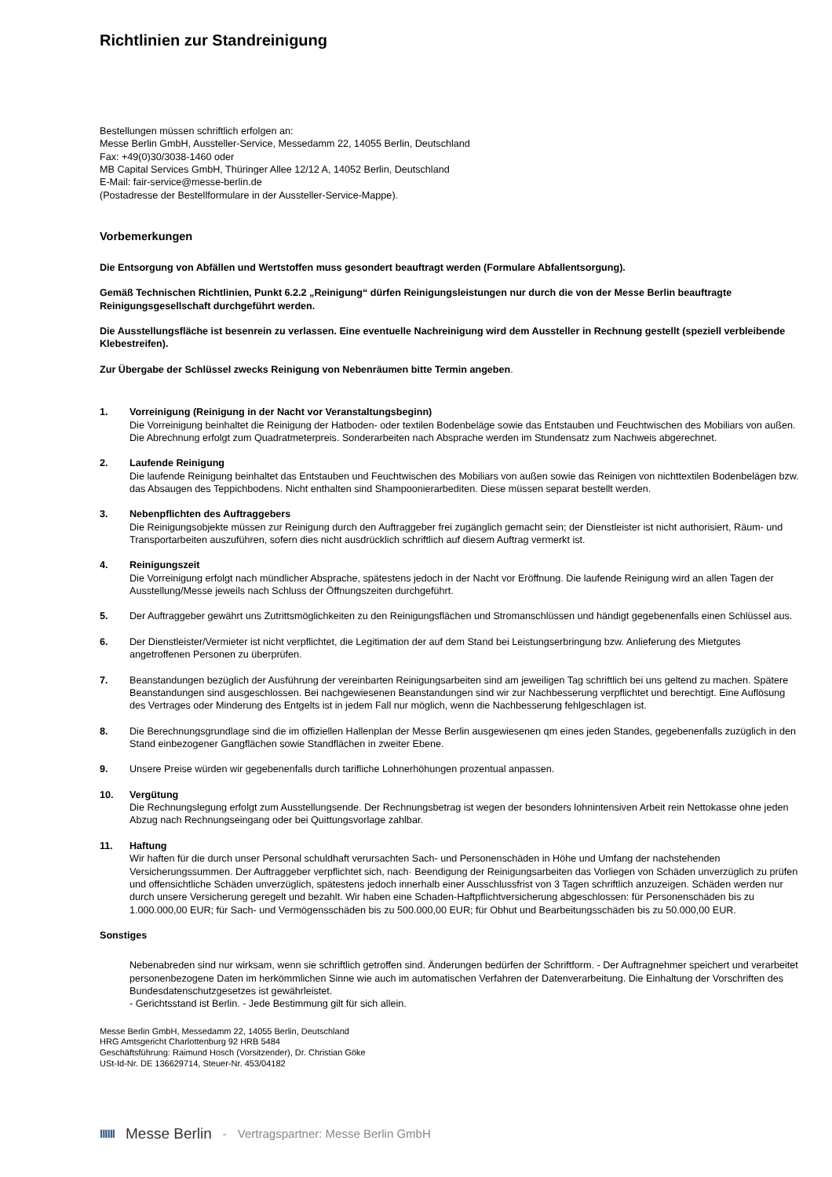Richtlinien zur Standreinigung
Bestellungen müssen schriftlich erfolgen an:
Messe Berlin GmbH, Aussteller-Service, Messedamm 22, 14055 Berlin, Deutschland
Fax: +49(0)30/3038-1460 oder
MB Capital Services GmbH, Thüringer Allee 12/12 A, 14052 Berlin, Deutschland
E-Mail: fair-service@messe-berlin.de
(Postadresse der Bestellformulare in der Aussteller-Service-Mappe).
Vorbemerkungen
Die Entsorgung von Abfällen und Wertstoffen muss gesondert beauftragt werden (Formulare Abfallentsorgung).
Gemäß Technischen Richtlinien, Punkt 6.2.2 „Reinigung“ dürfen Reinigungsleistungen nur durch die von der Messe Berlin beauftragte Reinigungsgesellschaft durchgeführt werden.
Die Ausstellungsfläche ist besenrein zu verlassen. Eine eventuelle Nachreinigung wird dem Aussteller in Rechnung gestellt (speziell verbleibende Klebestreifen).
Zur Übergabe der Schlüssel zwecks Reinigung von Nebenräumen bitte Termin angeben.
1. Vorreinigung (Reinigung in der Nacht vor Veranstaltungsbeginn)
Die Vorreinigung beinhaltet die Reinigung der Hatboden- oder textilen Bodenbeläge sowie das Entstauben und Feuchtwischen des Mobiliars von außen.
Die Abrechnung erfolgt zum Quadratmeterpreis. Sonderarbeiten nach Absprache werden im Stundensatz zum Nachweis abgerechnet.
2. Laufende Reinigung
Die laufende Reinigung beinhaltet das Entstauben und Feuchtwischen des Mobiliars von außen sowie das Reinigen von nichttextilen Bodenbelägen bzw. das Absaugen des Teppichbodens. Nicht enthalten sind Shampoonierarbediten. Diese müssen separat bestellt werden.
3. Nebenpflichten des Auftraggebers
Die Reinigungsobjekte müssen zur Reinigung durch den Auftraggeber frei zugänglich gemacht sein; der Dienstleister ist nicht authorisiert, Räum- und Transportarbeiten auszuführen, sofern dies nicht ausdrücklich schriftlich auf diesem Auftrag vermerkt ist.
4. Reinigungszeit
Die Vorreinigung erfolgt nach mündlicher Absprache, spätestens jedoch in der Nacht vor Eröffnung. Die laufende Reinigung wird an allen Tagen der Ausstellung/Messe jeweils nach Schluss der Öffnungszeiten durchgeführt.
5. Der Auftraggeber gewährt uns Zutrittsmöglichkeiten zu den Reinigungsflächen und Stromanschlüssen und händigt gegebenenfalls einen Schlüssel aus.
6. Der Dienstleister/Vermieter ist nicht verpflichtet, die Legitimation der auf dem Stand bei Leistungserbringung bzw. Anlieferung des Mietgutes angetroffenen Personen zu überprüfen.
7. Beanstandungen bezüglich der Ausführung der vereinbarten Reinigungsarbeiten sind am jeweiligen Tag schriftlich bei uns geltend zu machen. Spätere Beanstandungen sind ausgeschlossen. Bei nachgewiesenen Beanstandungen sind wir zur Nachbesserung verpflichtet und berechtigt. Eine Auflösung des Vertrages oder Minderung des Entgelts ist in jedem Fall nur möglich, wenn die Nachbesserung fehlgeschlagen ist.
8. Die Berechnungsgrundlage sind die im offiziellen Hallenplan der Messe Berlin ausgewiesenen qm eines jeden Standes, gegebenenfalls zuzüglich in den Stand einbezogener Gangflächen sowie Standflächen in zweiter Ebene.
9. Unsere Preise würden wir gegebenenfalls durch tarifliche Lohnerhöhungen prozentual anpassen.
10. Vergütung
Die Rechnungslegung erfolgt zum Ausstellungsende. Der Rechnungsbetrag ist wegen der besonders lohnintensiven Arbeit rein Nettokasse ohne jeden Abzug nach Rechnungseingang oder bei Quittungsvorlage zahlbar.
11. Haftung
Wir haften für die durch unser Personal schuldhaft verursachten Sach- und Personenschäden in Höhe und Umfang der nachstehenden Versicherungssummen. Der Auftraggeber verpflichtet sich, nach· Beendigung der Reinigungsarbeiten das Vorliegen von Schäden unverzüglich zu prüfen und offensichtliche Schäden unverzüglich, spätestens jedoch innerhalb einer Ausschlussfrist von 3 Tagen schriftlich anzuzeigen. Schäden werden nur durch unsere Versicherung geregelt und bezahlt. Wir haben eine Schaden-Haftpflichtversicherung abgeschlossen: für Personenschäden bis zu 1.000.000,00 EUR; für Sach- und Vermögensschäden bis zu 500.000,00 EUR; für Obhut und Bearbeitungsschäden bis zu 50.000,00 EUR.
Sonstiges
Nebenabreden sind nur wirksam, wenn sie schriftlich getroffen sind. Änderungen bedürfen der Schriftform. - Der Auftragnehmer speichert und verarbeitet personenbezogene Daten im herkömmlichen Sinne wie auch im automatischen Verfahren der Datenverarbeitung. Die Einhaltung der Vorschriften des Bundesdatenschutzgesetzes ist gewährleistet.
- Gerichtsstand ist Berlin. - Jede Bestimmung gilt für sich allein.
Messe Berlin GmbH, Messedamm 22, 14055 Berlin, Deutschland
HRG Amtsgericht Charlottenburg 92 HRB 5484
Geschäftsführung: Raimund Hosch (Vorsitzender), Dr. Christian Göke
USt-Id-Nr. DE 136629714, Steuer-Nr. 453/04182
IIIIII Messe Berlin - Vertragspartner: Messe Berlin GmbH